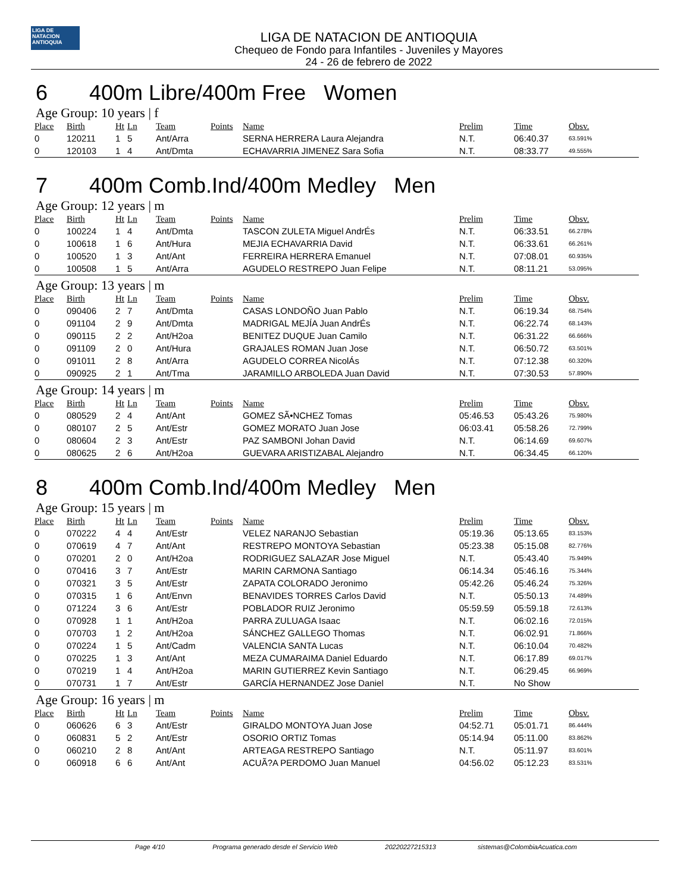LIGA DE NATACION ANTIOQUIA
LIGA DE NATACION DE ANTIOQUIA
Chequeo de Fondo para Infantiles - Juveniles y Mayores
24 - 26 de febrero de 2022
6 400m Libre/400m Free Women
Age Group: 10 years | f
| Place | Birth | Ht | Ln | Team | Points | Name | Prelim | Time | Obsv. |
| --- | --- | --- | --- | --- | --- | --- | --- | --- | --- |
| 0 | 120211 | 1 | 5 | Ant/Arra | | SERNA HERRERA Laura Alejandra | N.T. | 06:40.37 | 63.591% |
| 0 | 120103 | 1 | 4 | Ant/Dmta | | ECHAVARRIA JIMENEZ Sara Sofia | N.T. | 08:33.77 | 49.555% |
7 400m Comb.Ind/400m Medley Men
Age Group: 12 years | m
| Place | Birth | Ht | Ln | Team | Points | Name | Prelim | Time | Obsv. |
| --- | --- | --- | --- | --- | --- | --- | --- | --- | --- |
| 0 | 100224 | 1 | 4 | Ant/Dmta | | TASCON ZULETA Miguel AndrÉs | N.T. | 06:33.51 | 66.278% |
| 0 | 100618 | 1 | 6 | Ant/Hura | | MEJIA ECHAVARRIA David | N.T. | 06:33.61 | 66.261% |
| 0 | 100520 | 1 | 3 | Ant/Ant | | FERREIRA HERRERA Emanuel | N.T. | 07:08.01 | 60.935% |
| 0 | 100508 | 1 | 5 | Ant/Arra | | AGUDELO RESTREPO Juan Felipe | N.T. | 08:11.21 | 53.095% |
Age Group: 13 years | m
| Place | Birth | Ht | Ln | Team | Points | Name | Prelim | Time | Obsv. |
| --- | --- | --- | --- | --- | --- | --- | --- | --- | --- |
| 0 | 090406 | 2 | 7 | Ant/Dmta | | CASAS LONDOÑO Juan Pablo | N.T. | 06:19.34 | 68.754% |
| 0 | 091104 | 2 | 9 | Ant/Dmta | | MADRIGAL MEJÍA Juan AndrÉs | N.T. | 06:22.74 | 68.143% |
| 0 | 090115 | 2 | 2 | Ant/H2oa | | BENITEZ DUQUE Juan Camilo | N.T. | 06:31.22 | 66.666% |
| 0 | 091109 | 2 | 0 | Ant/Hura | | GRAJALES ROMAN Juan Jose | N.T. | 06:50.72 | 63.501% |
| 0 | 091011 | 2 | 8 | Ant/Arra | | AGUDELO CORREA NicolÁs | N.T. | 07:12.38 | 60.320% |
| 0 | 090925 | 2 | 1 | Ant/Tma | | JARAMILLO ARBOLEDA Juan David | N.T. | 07:30.53 | 57.890% |
Age Group: 14 years | m
| Place | Birth | Ht | Ln | Team | Points | Name | Prelim | Time | Obsv. |
| --- | --- | --- | --- | --- | --- | --- | --- | --- | --- |
| 0 | 080529 | 2 | 4 | Ant/Ant | | GOMEZ SÃ•NCHEZ Tomas | 05:46.53 | 05:43.26 | 75.980% |
| 0 | 080107 | 2 | 5 | Ant/Estr | | GOMEZ MORATO Juan Jose | 06:03.41 | 05:58.26 | 72.799% |
| 0 | 080604 | 2 | 3 | Ant/Estr | | PAZ SAMBONI Johan David | N.T. | 06:14.69 | 69.607% |
| 0 | 080625 | 2 | 6 | Ant/H2oa | | GUEVARA ARISTIZABAL Alejandro | N.T. | 06:34.45 | 66.120% |
8 400m Comb.Ind/400m Medley Men
Age Group: 15 years | m
| Place | Birth | Ht | Ln | Team | Points | Name | Prelim | Time | Obsv. |
| --- | --- | --- | --- | --- | --- | --- | --- | --- | --- |
| 0 | 070222 | 4 | 4 | Ant/Estr | | VELEZ NARANJO Sebastian | 05:19.36 | 05:13.65 | 83.153% |
| 0 | 070619 | 4 | 7 | Ant/Ant | | RESTREPO MONTOYA Sebastian | 05:23.38 | 05:15.08 | 82.776% |
| 0 | 070201 | 2 | 0 | Ant/H2oa | | RODRIGUEZ SALAZAR Jose Miguel | N.T. | 05:43.40 | 75.949% |
| 0 | 070416 | 3 | 7 | Ant/Estr | | MARIN CARMONA Santiago | 06:14.34 | 05:46.16 | 75.344% |
| 0 | 070321 | 3 | 5 | Ant/Estr | | ZAPATA COLORADO Jeronimo | 05:42.26 | 05:46.24 | 75.326% |
| 0 | 070315 | 1 | 6 | Ant/Envn | | BENAVIDES TORRES Carlos David | N.T. | 05:50.13 | 74.489% |
| 0 | 071224 | 3 | 6 | Ant/Estr | | POBLADOR RUIZ Jeronimo | 05:59.59 | 05:59.18 | 72.613% |
| 0 | 070928 | 1 | 1 | Ant/H2oa | | PARRA ZULUAGA Isaac | N.T. | 06:02.16 | 72.015% |
| 0 | 070703 | 1 | 2 | Ant/H2oa | | SÁNCHEZ GALLEGO Thomas | N.T. | 06:02.91 | 71.866% |
| 0 | 070224 | 1 | 5 | Ant/Cadm | | VALENCIA SANTA Lucas | N.T. | 06:10.04 | 70.482% |
| 0 | 070225 | 1 | 3 | Ant/Ant | | MEZA CUMARAIMA Daniel Eduardo | N.T. | 06:17.89 | 69.017% |
| 0 | 070219 | 1 | 4 | Ant/H2oa | | MARIN GUTIERREZ Kevin Santiago | N.T. | 06:29.45 | 66.969% |
| 0 | 070731 | 1 | 7 | Ant/Estr | | GARCÍA HERNANDEZ Jose Daniel | N.T. | No Show | |
Age Group: 16 years | m
| Place | Birth | Ht | Ln | Team | Points | Name | Prelim | Time | Obsv. |
| --- | --- | --- | --- | --- | --- | --- | --- | --- | --- |
| 0 | 060626 | 6 | 3 | Ant/Estr | | GIRALDO MONTOYA Juan Jose | 04:52.71 | 05:01.71 | 86.444% |
| 0 | 060831 | 5 | 2 | Ant/Estr | | OSORIO ORTIZ Tomas | 05:14.94 | 05:11.00 | 83.862% |
| 0 | 060210 | 2 | 8 | Ant/Ant | | ARTEAGA RESTREPO Santiago | N.T. | 05:11.97 | 83.601% |
| 0 | 060918 | 6 | 6 | Ant/Ant | | ACUÃ?A PERDOMO Juan Manuel | 04:56.02 | 05:12.23 | 83.531% |
Page 4/10 Programa generado desde el Servicio Web 20220227215313 sistemas@ColombiaAcuatica.com